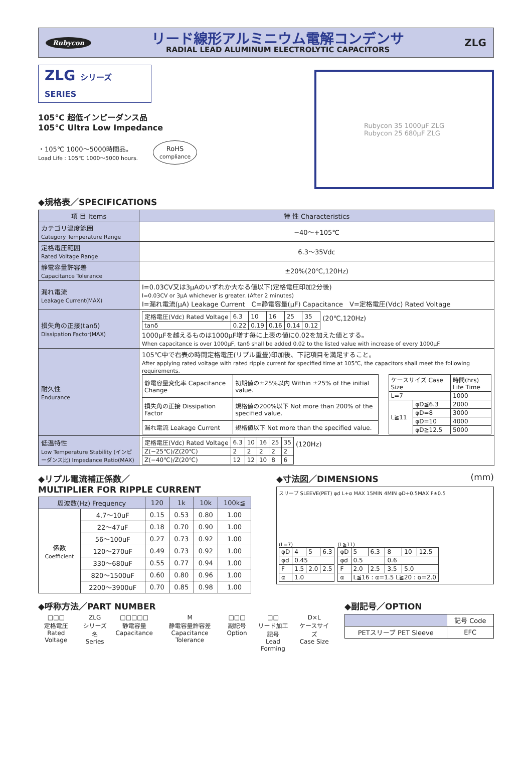Rubycon
リード線形アルミニウム電解コンデンサ
RADIAL LEAD ALUMINUM ELECTROLYTIC CAPACITORS
ZLG
ZLG シリーズ SERIES
105℃ 超低インピーダンス品
105℃ Ultra Low Impedance
・105℃ 1000〜5000時間品。
Load Life : 105℃ 1000〜5000 hours.
RoHS
compliance
Rubycon 35 1000μF ZLG
Rubycon 25 680μF ZLG
◆規格表／SPECIFICATIONS
| 項 目 Items | 特 性 Characteristics |
| --- | --- |
| カテゴリ温度範囲 Category Temperature Range | −40〜+105℃ |
| 定格電圧範囲 Rated Voltage Range | 6.3〜35Vdc |
| 静電容量許容差 Capacitance Tolerance | ±20%(20℃,120Hz) |
| 漏れ電流 Leakage Current(MAX) | I=0.03CV又は3μAのいずれか大なる値以下(定格電圧印加2分後) I=0.03CV or 3μA whichever is greater. (After 2 minutes) I=漏れ電流(μA) Leakage Current C=静電容量(μF) Capacitance V=定格電圧(Vdc) Rated Voltage |
| 損失角の正接(tanδ) Dissipation Factor(MAX) | / 定格電圧(Vdc) Rated Voltage / 6.3 / 10 / 16 / 25 / 35 / / tanδ / 0.22 / 0.19 / 0.16 / 0.14 / 0.12 / (20℃,120Hz) 1000μFを越えるものは1000μF増す毎に上表の値に0.02を加えた値とする。 When capacitance is over 1000μF, tanδ shall be added 0.02 to the listed value with increase of every 1000μF. |
| 耐久性 Endurance | 105℃中で右表の時間定格電圧(リプル重畳)印加後、下記項目を満足すること。 After applying rated voltage with rated ripple current for specified time at 105℃, the capacitors shall meet the following requirements. / 静電容量変化率 Capacitance Change / 初期値の±25%以内 Within ±25% of the initial value. / / 損失角の正接 Dissipation Factor / 規格値の200%以下 Not more than 200% of the specified value. / / 漏れ電流 Leakage Current / 規格値以下 Not more than the specified value. / / ケースサイズ Case Size / / 時間(hrs) Life Time / / L=7 / / 1000 / / L≧11 / φD≦6.3 / 2000 / / / φD=8 / 3000 / / / φD=10 / 4000 / / / φD≧12.5 / 5000 / |
| 低温特性 Low Temperature Stability (インピーダンス比) Impedance Ratio(MAX) | / 定格電圧(Vdc) Rated Voltage / 6.3 / 10 / 16 / 25 / 35 / / Z(−25℃)/Z(20℃) / 2 / 2 / 2 / 2 / 2 / / Z(−40℃)/Z(20℃) / 12 / 12 / 10 / 8 / 6 / (120Hz) |
◆リプル電流補正係数／
MULTIPLIER FOR RIPPLE CURRENT
| 周波数(Hz) Frequency | | 120 | 1k | 10k | 100k≦ |
| --- | --- | --- | --- | --- | --- |
| 係数 Coefficient | 4.7〜10uF | 0.15 | 0.53 | 0.80 | 1.00 |
| | 22〜47uF | 0.18 | 0.70 | 0.90 | 1.00 |
| | 56〜100uF | 0.27 | 0.73 | 0.92 | 1.00 |
| | 120〜270uF | 0.49 | 0.73 | 0.92 | 1.00 |
| | 330〜680uF | 0.55 | 0.77 | 0.94 | 1.00 |
| | 820〜1500uF | 0.60 | 0.80 | 0.96 | 1.00 |
| | 2200〜3900uF | 0.70 | 0.85 | 0.98 | 1.00 |
◆寸法図／DIMENSIONS (mm)
スリーブ SLEEVE(PET) φd L+α MAX 15MIN 4MIN φD+0.5MAX F±0.5
(L=7)
| φD | 4 | 5 | 6.3 |
| φd | 0.45 | | |
| F | 1.5 | 2.0 | 2.5 |
| α | 1.0 | | |
(L≧11)
| φD | 5 | 6.3 | 8 | 10 | 12.5 |
| φd | 0.5 | | 0.6 | | |
| F | 2.0 | 2.5 | 3.5 | 5.0 | |
| α | L≦16 : α=1.5 L≧20 : α=2.0 | | | | |
◆呼称方法／PART NUMBER
□□□
定格電圧
Rated Voltage
ZLG
シリーズ名
Series
□□□□□
静電容量
Capacitance
M
静電容量許容差
Capacitance Tolerance
□□□
副記号
Option
□□
リード加工記号
Lead Forming
D×L
ケースサイズ
Case Size
◆副記号／OPTION
| | 記号 Code |
| PETスリーブ PET Sleeve | EFC |